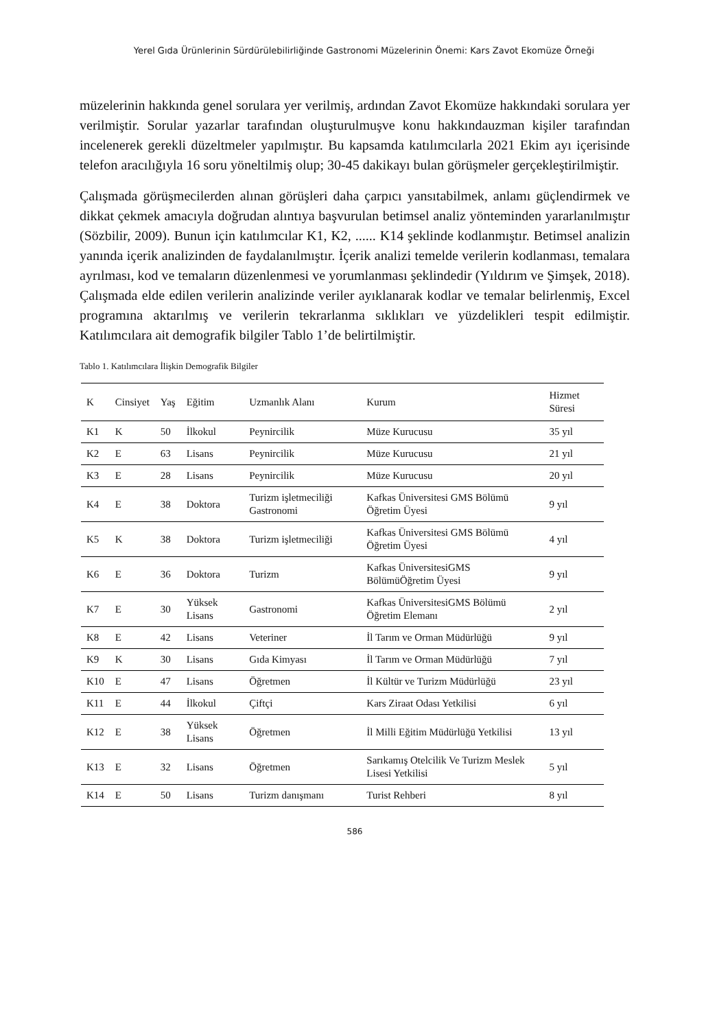Yerel Gıda Ürünlerinin Sürdürülebilirliğinde Gastronomi Müzelerinin Önemi: Kars Zavot Ekomüze Örneği
müzelerinin hakkında genel sorulara yer verilmiş, ardından Zavot Ekomüze hakkındaki sorulara yer verilmiştir. Sorular yazarlar tarafından oluşturulmuşve konu hakkındauzman kişiler tarafından incelenerek gerekli düzeltmeler yapılmıştır. Bu kapsamda katılımcılarla 2021 Ekim ayı içerisinde telefon aracılığıyla 16 soru yöneltilmiş olup; 30-45 dakikayı bulan görüşmeler gerçekleştirilmiştir.
Çalışmada görüşmecilerden alınan görüşleri daha çarpıcı yansıtabilmek, anlamı güçlendirmek ve dikkat çekmek amacıyla doğrudan alıntıya başvurulan betimsel analiz yönteminden yararlanılmıştır (Sözbilir, 2009). Bunun için katılımcılar K1, K2, ...... K14 şeklinde kodlanmıştır. Betimsel analizin yanında içerik analizinden de faydalanılmıştır. İçerik analizi temelde verilerin kodlanması, temalara ayrılması, kod ve temaların düzenlenmesi ve yorumlanması şeklindedir (Yıldırım ve Şimşek, 2018). Çalışmada elde edilen verilerin analizinde veriler ayıklanarak kodlar ve temalar belirlenmiş, Excel programına aktarılmış ve verilerin tekrarlanma sıklıkları ve yüzdelikleri tespit edilmiştir. Katılımcılara ait demografik bilgiler Tablo 1’de belirtilmiştir.
Tablo 1. Katılımcılara İlişkin Demografik Bilgiler
| K | Cinsiyet | Yaş | Eğitim | Uzmanlık Alanı | Kurum | Hizmet Süresi |
| --- | --- | --- | --- | --- | --- | --- |
| K1 | K | 50 | İlkokul | Peynircilik | Müze Kurucusu | 35 yıl |
| K2 | E | 63 | Lisans | Peynircilik | Müze Kurucusu | 21 yıl |
| K3 | E | 28 | Lisans | Peynircilik | Müze Kurucusu | 20 yıl |
| K4 | E | 38 | Doktora | Turizm işletmeciliği Gastronomi | Kafkas Üniversitesi GMS Bölümü Öğretim Üyesi | 9 yıl |
| K5 | K | 38 | Doktora | Turizm işletmeciliği | Kafkas Üniversitesi GMS Bölümü Öğretim Üyesi | 4 yıl |
| K6 | E | 36 | Doktora | Turizm | Kafkas ÜniversitesiGMS BölümüÖğretim Üyesi | 9 yıl |
| K7 | E | 30 | Yüksek Lisans | Gastronomi | Kafkas ÜniversitesiGMS Bölümü Öğretim Elemanı | 2 yıl |
| K8 | E | 42 | Lisans | Veteriner | İl Tarım ve Orman Müdürlüğü | 9 yıl |
| K9 | K | 30 | Lisans | Gıda Kimyası | İl Tarım ve Orman Müdürlüğü | 7 yıl |
| K10 | E | 47 | Lisans | Öğretmen | İl Kültür ve Turizm Müdürlüğü | 23 yıl |
| K11 | E | 44 | İlkokul | Çiftçi | Kars Ziraat Odası Yetkilisi | 6 yıl |
| K12 | E | 38 | Yüksek Lisans | Öğretmen | İl Milli Eğitim Müdürlüğü Yetkilisi | 13 yıl |
| K13 | E | 32 | Lisans | Öğretmen | Sarıkamış Otelcilik Ve Turizm Meslek Lisesi Yetkilisi | 5 yıl |
| K14 | E | 50 | Lisans | Turizm danışmanı | Turist Rehberi | 8 yıl |
586